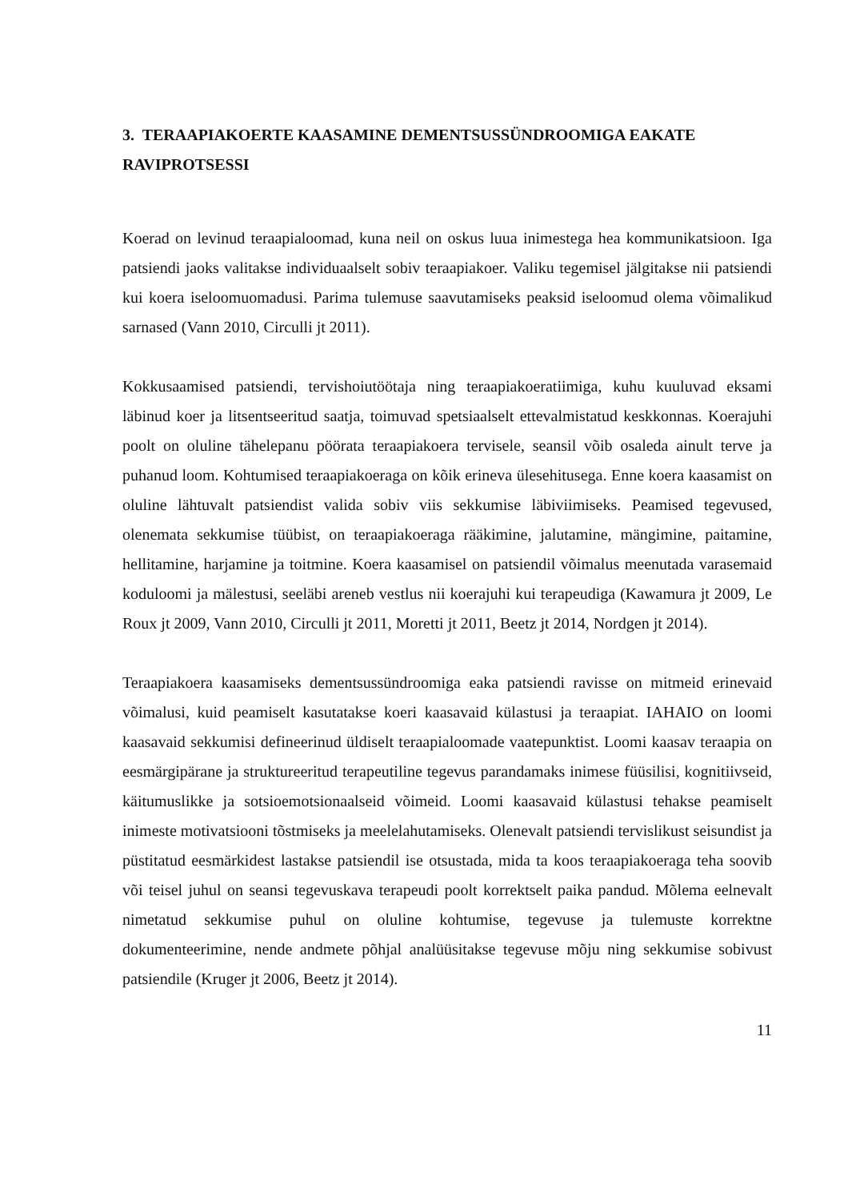3. TERAAPIAKOERTE KAASAMINE DEMENTSUSSÜNDROOMIGA EAKATE RAVIPROTSESSI
Koerad on levinud teraapialoomad, kuna neil on oskus luua inimestega hea kommunikatsioon. Iga patsiendi jaoks valitakse individuaalselt sobiv teraapiakoer. Valiku tegemisel jälgitakse nii patsiendi kui koera iseloomuomadusi. Parima tulemuse saavutamiseks peaksid iseloomud olema võimalikud sarnased (Vann 2010, Circulli jt 2011).
Kokkusaamised patsiendi, tervishoiutöötaja ning teraapiakoeratiimiga, kuhu kuuluvad eksami läbinud koer ja litsentseeritud saatja, toimuvad spetsiaalselt ettevalmistatud keskkonnas. Koerajuhi poolt on oluline tähelepanu pöörata teraapiakoera tervisele, seansil võib osaleda ainult terve ja puhanud loom. Kohtumised teraapiakoeraga on kõik erineva ülesehitusega. Enne koera kaasamist on oluline lähtuvalt patsiendist valida sobiv viis sekkumise läbiviimiseks. Peamised tegevused, olenemata sekkumise tüübist, on teraapiakoeraga rääkimine, jalutamine, mängimine, paitamine, hellitamine, harjamine ja toitmine. Koera kaasamisel on patsiendil võimalus meenutada varasemaid koduloomi ja mälestusi, seeläbi areneb vestlus nii koerajuhi kui terapeudiga (Kawamura jt 2009, Le Roux jt 2009, Vann 2010, Circulli jt 2011, Moretti jt 2011, Beetz jt 2014, Nordgen jt 2014).
Teraapiakoera kaasamiseks dementsussündroomiga eaka patsiendi ravisse on mitmeid erinevaid võimalusi, kuid peamiselt kasutatakse koeri kaasavaid külastusi ja teraapiat. IAHAIO on loomi kaasavaid sekkumisi defineerinud üldiselt teraapialoomade vaatepunktist. Loomi kaasav teraapia on eesmärgipärane ja struktureeritud terapeutiline tegevus parandamaks inimese füüsilisi, kognitiivseid, käitumuslikke ja sotsioemotsionaalseid võimeid. Loomi kaasavaid külastusi tehakse peamiselt inimeste motivatsiooni tõstmiseks ja meelelahutamiseks. Olenevalt patsiendi tervislikust seisundist ja püstitatud eesmärkidest lastakse patsiendil ise otsustada, mida ta koos teraapiakoeraga teha soovib või teisel juhul on seansi tegevuskava terapeudi poolt korrektselt paika pandud. Mõlema eelnevalt nimetatud sekkumise puhul on oluline kohtumise, tegevuse ja tulemuste korrektne dokumenteerimine, nende andmete põhjal analüüsitakse tegevuse mõju ning sekkumise sobivust patsiendile (Kruger jt 2006, Beetz jt 2014).
11